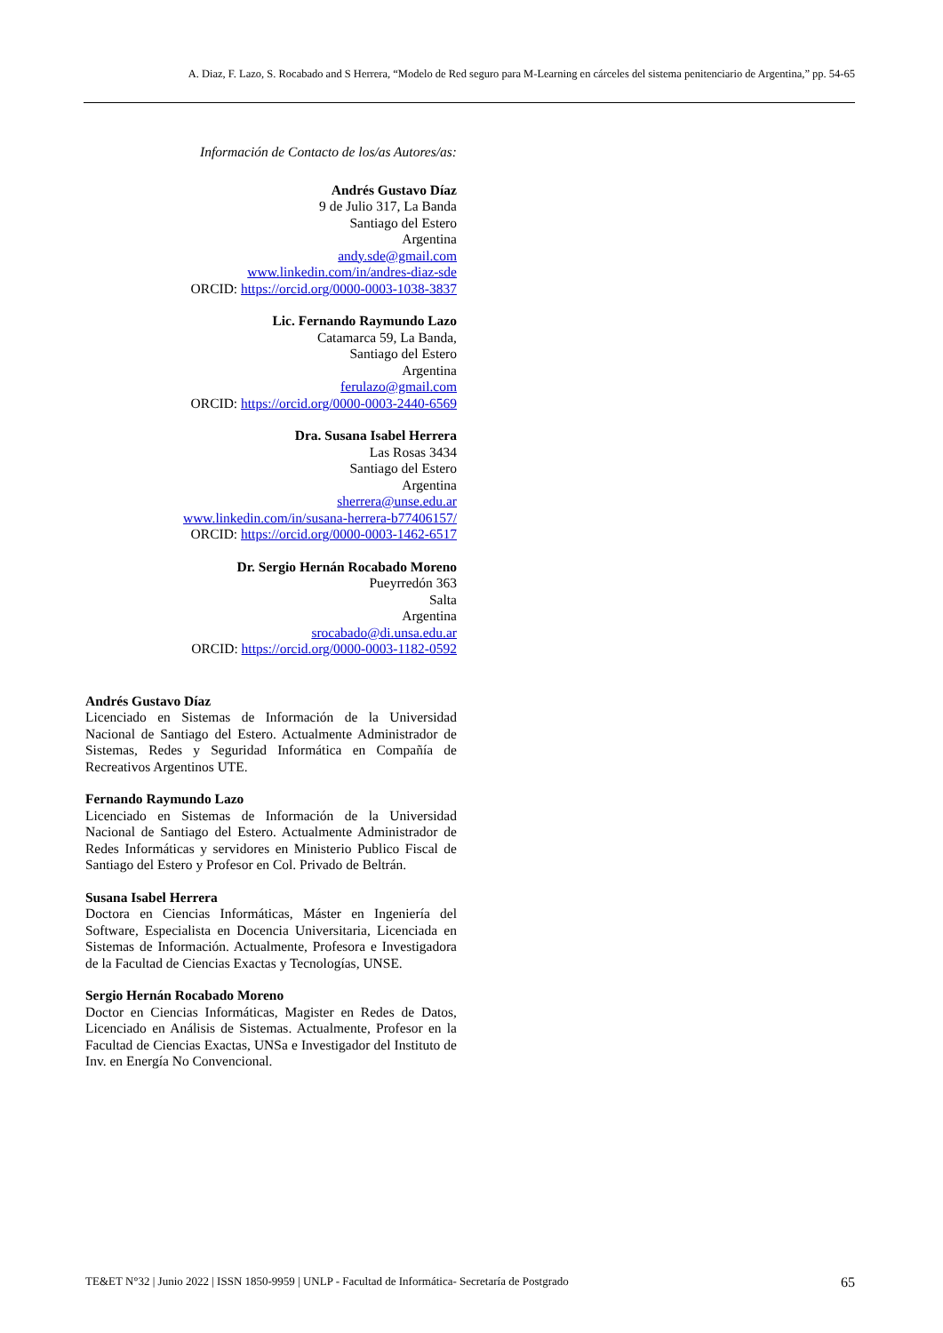A. Diaz, F. Lazo, S. Rocabado and S Herrera, “Modelo de Red seguro para M-Learning en cárceles del sistema penitenciario de Argentina,” pp. 54-65
Información de Contacto de los/as Autores/as:
Andrés Gustavo Díaz
9 de Julio 317, La Banda
Santiago del Estero
Argentina
andy.sde@gmail.com
www.linkedin.com/in/andres-diaz-sde
ORCID: https://orcid.org/0000-0003-1038-3837
Lic. Fernando Raymundo Lazo
Catamarca 59, La Banda,
Santiago del Estero
Argentina
ferulazo@gmail.com
ORCID: https://orcid.org/0000-0003-2440-6569
Dra. Susana Isabel Herrera
Las Rosas 3434
Santiago del Estero
Argentina
sherrera@unse.edu.ar
www.linkedin.com/in/susana-herrera-b77406157/
ORCID: https://orcid.org/0000-0003-1462-6517
Dr. Sergio Hernán Rocabado Moreno
Pueyrredón 363
Salta
Argentina
srocabado@di.unsa.edu.ar
ORCID: https://orcid.org/0000-0003-1182-0592
Andrés Gustavo Díaz
Licenciado en Sistemas de Información de la Universidad Nacional de Santiago del Estero. Actualmente Administrador de Sistemas, Redes y Seguridad Informática en Compañía de Recreativos Argentinos UTE.
Fernando Raymundo Lazo
Licenciado en Sistemas de Información de la Universidad Nacional de Santiago del Estero. Actualmente Administrador de Redes Informáticas y servidores en Ministerio Publico Fiscal de Santiago del Estero y Profesor en Col. Privado de Beltrán.
Susana Isabel Herrera
Doctora en Ciencias Informáticas, Máster en Ingeniería del Software, Especialista en Docencia Universitaria, Licenciada en Sistemas de Información. Actualmente, Profesora e Investigadora de la Facultad de Ciencias Exactas y Tecnologías, UNSE.
Sergio Hernán Rocabado Moreno
Doctor en Ciencias Informáticas, Magister en Redes de Datos, Licenciado en Análisis de Sistemas. Actualmente, Profesor en la Facultad de Ciencias Exactas, UNSa e Investigador del Instituto de Inv. en Energía No Convencional.
TE&ET N°32 | Junio 2022 | ISSN 1850-9959 | UNLP - Facultad de Informática- Secretaría de Postgrado 65